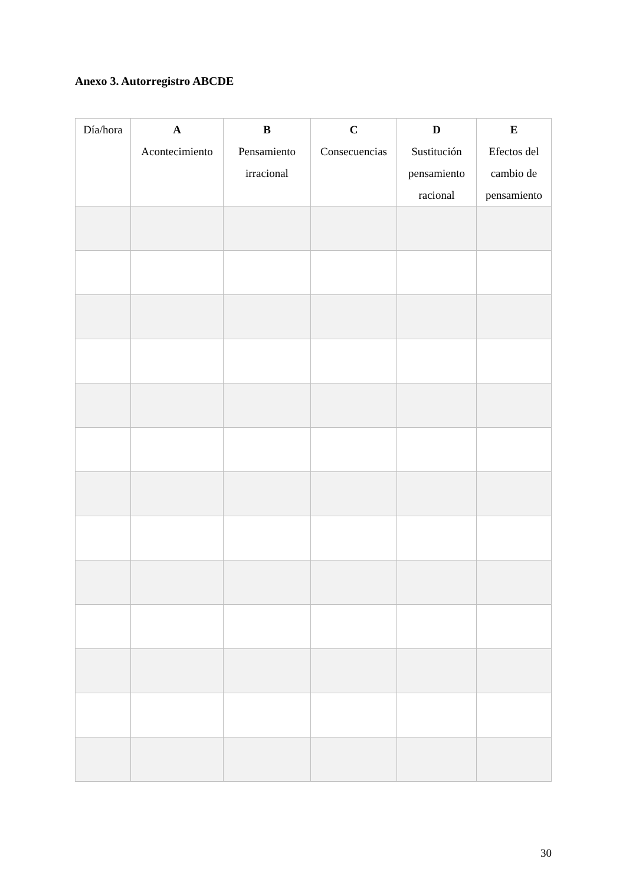Anexo 3. Autorregistro ABCDE
| Día/hora | A Acontecimiento | B Pensamiento irracional | C Consecuencias | D Sustitución pensamiento racional | E Efectos del cambio de pensamiento |
| --- | --- | --- | --- | --- | --- |
30